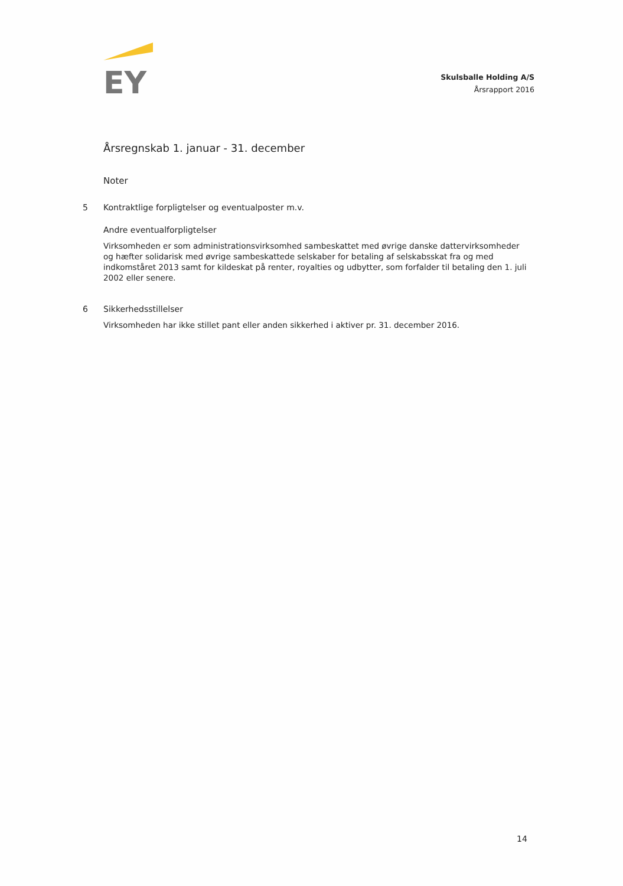EY
Skulsballe Holding A/S
Årsrapport 2016
Årsregnskab 1. januar - 31. december
Noter
5 Kontraktlige forpligtelser og eventualposter m.v.
Andre eventualforpligtelser
Virksomheden er som administrationsvirksomhed sambeskattet med øvrige danske dattervirksomheder og hæfter solidarisk med øvrige sambeskattede selskaber for betaling af selskabsskat fra og med indkomståret 2013 samt for kildeskat på renter, royalties og udbytter, som forfalder til betaling den 1. juli 2002 eller senere.
6 Sikkerhedsstillelser
Virksomheden har ikke stillet pant eller anden sikkerhed i aktiver pr. 31. december 2016.
14